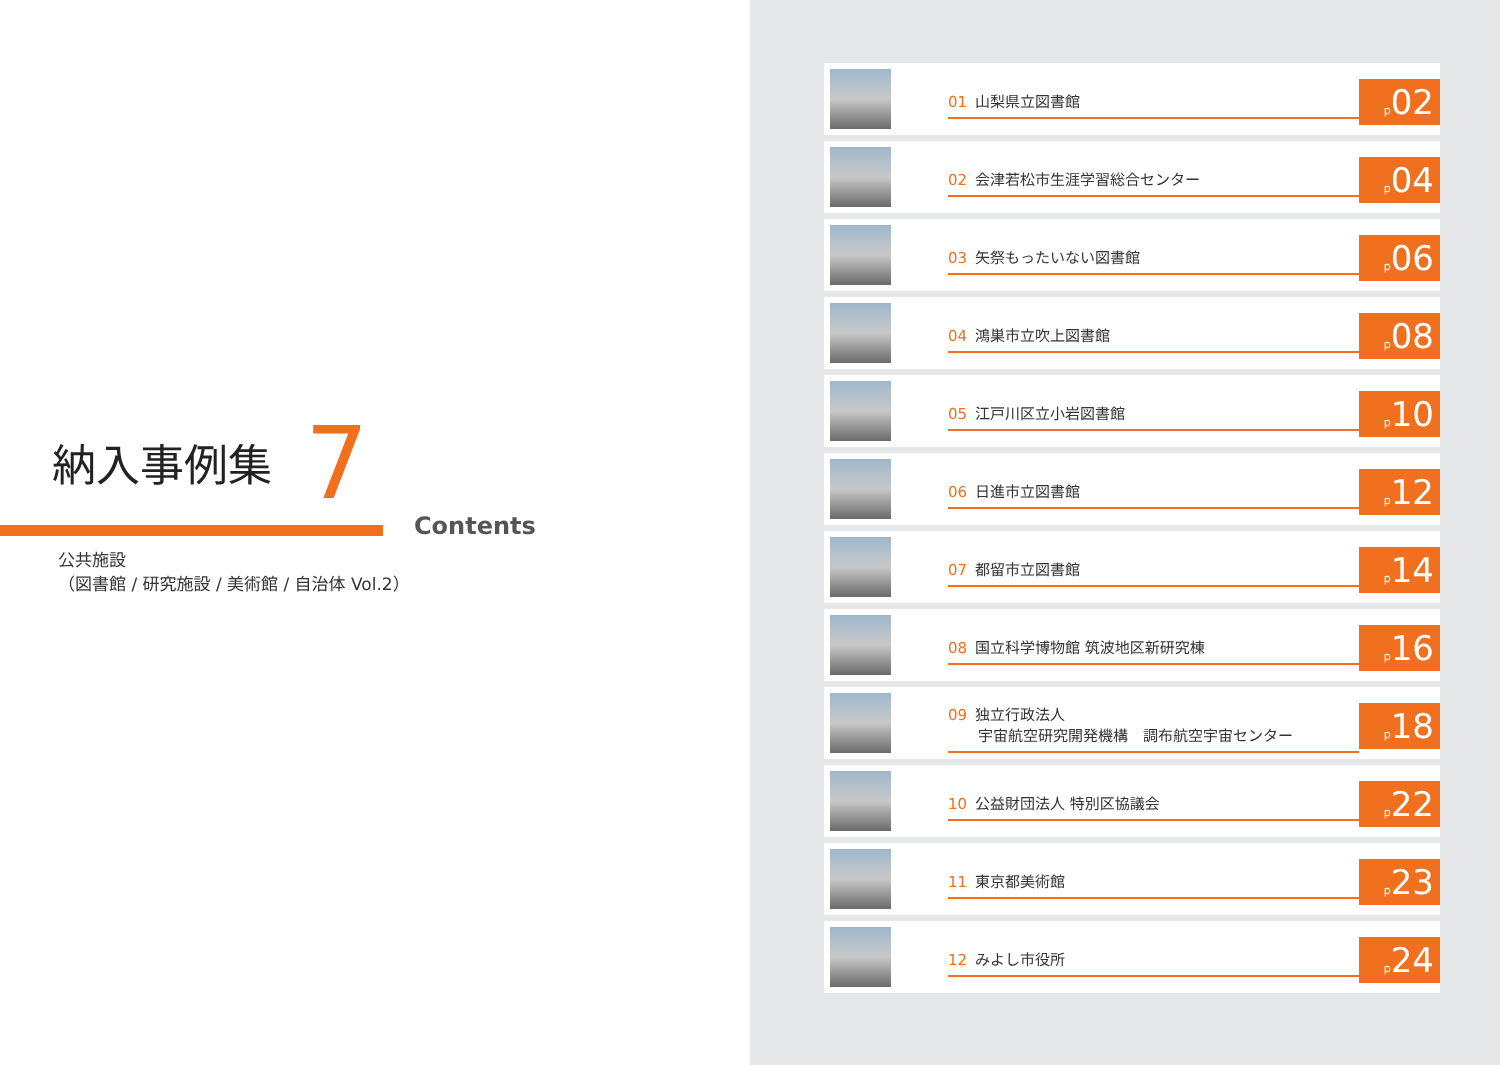納入事例集 7
Contents
公共施設
（図書館 / 研究施設 / 美術館 / 自治体 Vol.2）
01 山梨県立図書館
p02
02 会津若松市生涯学習総合センター
p04
03 矢祭もったいない図書館
p06
04 鴻巣市立吹上図書館
p08
05 江戸川区立小岩図書館
p10
06 日進市立図書館
p12
07 都留市立図書館
p14
08 国立科学博物館 筑波地区新研究棟
p16
09 独立行政法人
　　宇宙航空研究開発機構　調布航空宇宙センター
p18
10 公益財団法人 特別区協議会
p22
11 東京都美術館
p23
12 みよし市役所
p24